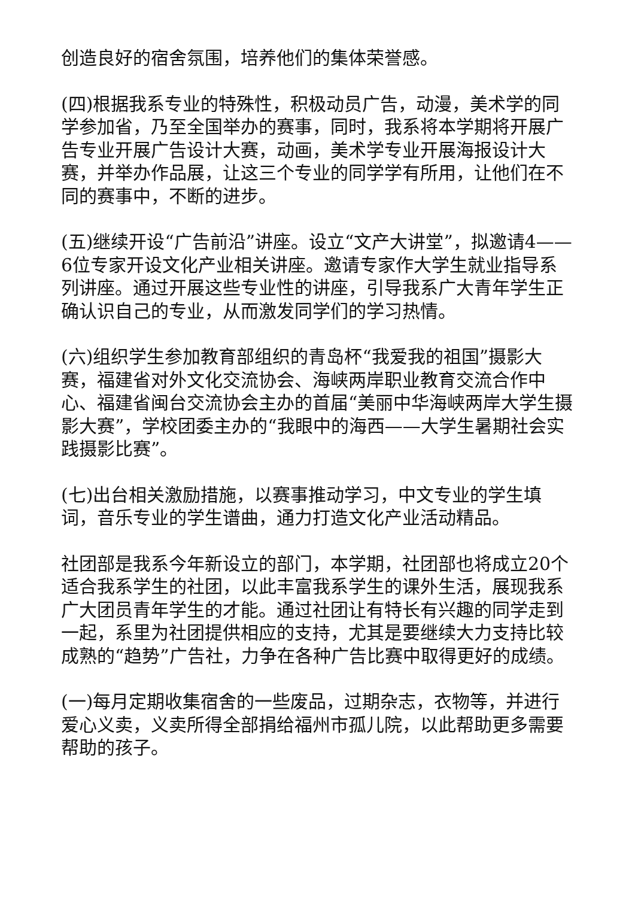创造良好的宿舍氛围，培养他们的集体荣誉感。
(四)根据我系专业的特殊性，积极动员广告，动漫，美术学的同学参加省，乃至全国举办的赛事，同时，我系将本学期将开展广告专业开展广告设计大赛，动画，美术学专业开展海报设计大赛，并举办作品展，让这三个专业的同学学有所用，让他们在不同的赛事中，不断的进步。
(五)继续开设“广告前沿”讲座。设立“文产大讲堂”，拟邀请4——6位专家开设文化产业相关讲座。邀请专家作大学生就业指导系列讲座。通过开展这些专业性的讲座，引导我系广大青年学生正确认识自己的专业，从而激发同学们的学习热情。
(六)组织学生参加教育部组织的青岛杯“我爱我的祖国”摄影大赛，福建省对外文化交流协会、海峡两岸职业教育交流合作中心、福建省闽台交流协会主办的首届“美丽中华海峡两岸大学生摄影大赛”，学校团委主办的“我眼中的海西——大学生暑期社会实践摄影比赛”。
(七)出台相关激励措施，以赛事推动学习，中文专业的学生填词，音乐专业的学生谱曲，通力打造文化产业活动精品。
社团部是我系今年新设立的部门，本学期，社团部也将成立20个适合我系学生的社团，以此丰富我系学生的课外生活，展现我系广大团员青年学生的才能。通过社团让有特长有兴趣的同学走到一起，系里为社团提供相应的支持，尤其是要继续大力支持比较成熟的“趋势”广告社，力争在各种广告比赛中取得更好的成绩。
(一)每月定期收集宿舍的一些废品，过期杂志，衣物等，并进行爱心义卖，义卖所得全部捐给福州市孤儿院，以此帮助更多需要帮助的孩子。